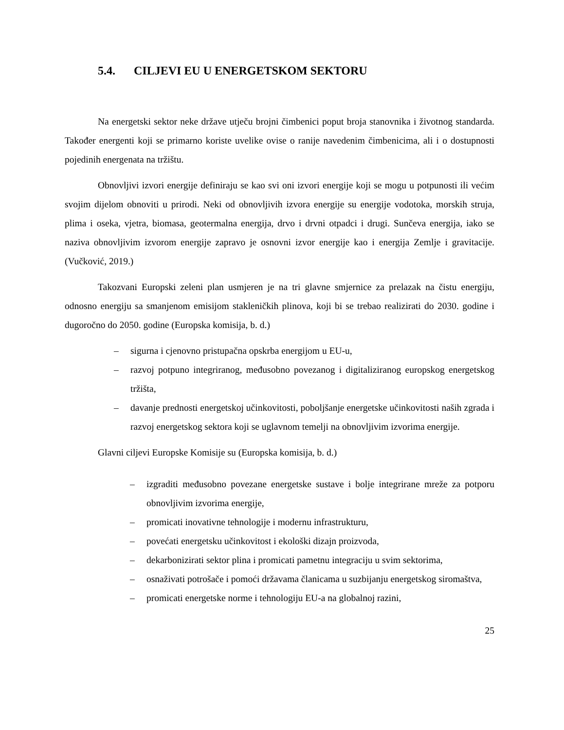5.4. CILJEVI EU U ENERGETSKOM SEKTORU
Na energetski sektor neke države utječu brojni čimbenici poput broja stanovnika i životnog standarda. Također energenti koji se primarno koriste uvelike ovise o ranije navedenim čimbenicima, ali i o dostupnosti pojedinih energenata na tržištu.
Obnovljivi izvori energije definiraju se kao svi oni izvori energije koji se mogu u potpunosti ili većim svojim dijelom obnoviti u prirodi. Neki od obnovljivih izvora energije su energije vodotoka, morskih struja, plima i oseka, vjetra, biomasa, geotermalna energija, drvo i drvni otpadci i drugi. Sunčeva energija, iako se naziva obnovljivim izvorom energije zapravo je osnovni izvor energije kao i energija Zemlje i gravitacije. (Vučković, 2019.)
Takozvani Europski zeleni plan usmjeren je na tri glavne smjernice za prelazak na čistu energiju, odnosno energiju sa smanjenom emisijom stakleničkih plinova, koji bi se trebao realizirati do 2030. godine i dugoročno do 2050. godine (Europska komisija, b. d.)
– sigurna i cjenovno pristupačna opskrba energijom u EU-u,
– razvoj potpuno integriranog, međusobno povezanog i digitaliziranog europskog energetskog tržišta,
– davanje prednosti energetskoj učinkovitosti, poboljšanje energetske učinkovitosti naših zgrada i razvoj energetskog sektora koji se uglavnom temelji na obnovljivim izvorima energije.
Glavni ciljevi Europske Komisije su (Europska komisija, b. d.)
– izgraditi međusobno povezane energetske sustave i bolje integrirane mreže za potporu obnovljivim izvorima energije,
– promicati inovativne tehnologije i modernu infrastrukturu,
– povećati energetsku učinkovitost i ekološki dizajn proizvoda,
– dekarbonizirati sektor plina i promicati pametnu integraciju u svim sektorima,
– osnaživati potrošače i pomoći državama članicama u suzbijanju energetskog siromaštva,
– promicati energetske norme i tehnologiju EU-a na globalnoj razini,
25